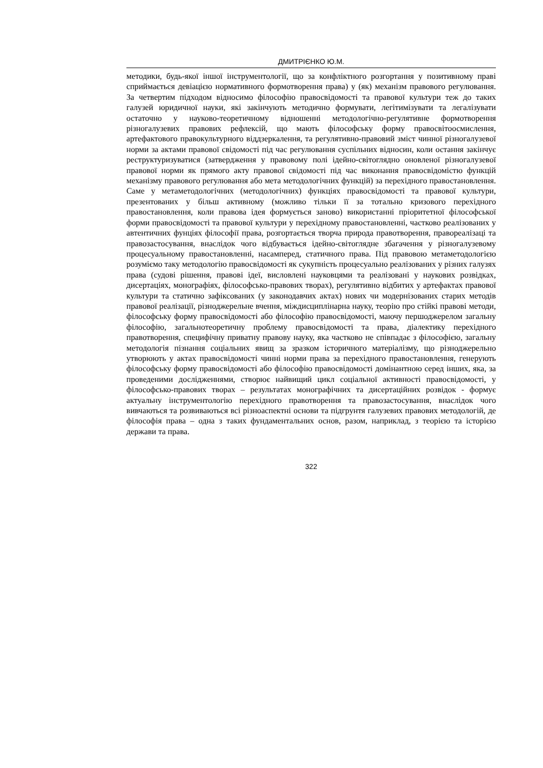ДМИТРІЄНКО Ю.М.
методики, будь-якої іншої інструментології, що за конфліктного розгортання у позитивному праві сприймається девіацією нормативного формотворення права) у (як) механізм правового регулювання. За четвертим підходом відносимо філософію правосвідомості та правової культури теж до таких галузей юридичної науки, які закінчують методично формувати, легітимізувати та легалізувати остаточно у науково-теоретичному відношенні методологічно-регулятивне формотворення різногалузевих правових рефлексій, що мають філософську форму правосвітоосмислення, артефактового правокультурного віддзеркалення, та регулятивно-правовий зміст чинної різногалузевої норми за актами правової свідомості під час регулювання суспільних відносин, коли остання закінчує реструктуризуватися (затвердження у правовому полі ідейно-світоглядно оновленої різногалузевої правової норми як прямого акту правової свідомості під час виконання правосвідомістю функцій механізму правового регулювання або мета методологічних функцій) за перехідного правостановлення. Саме у метаметодологічних (методологічних) функціях правосвідомості та правової культури, презентованих у більш активному (можливо тільки її за тотально кризового перехідного правостановлення, коли правова ідея формується заново) використанні пріоритетної філософської форми правосвідомості та правової культури у перехідному правостановленні, частково реалізованих у автентичних фунціях філософії права, розгортається творча природа правотворення, правореалізаці та правозастосування, внаслідок чого відбувається ідейно-світоглядне збагачення у різногалузевому процесуальному правостановленні, насамперед, статичного права. Під правовою метаметодологією розуміємо таку методологію правосвідомості як сукупність процесуально реалізованих у різних галузях права (судові рішення, правові ідеї, висловлені науковцями та реалізовані у наукових розвідках, дисертаціях, монографіях, філософсько-правових творах), регулятивно відбитих у артефактах правової культури та статично зафіксованих (у законодавчих актах) нових чи модернізованих старих методів правової реалізації, різноджерельне вчення, міждисциплінарна науку, теорію про стійкі правові методи, філософську форму правосвідомості або філософію правосвідомості, маючу першоджерелом загальну філософію, загальнотеоретичну проблему правосвідомості та права, діалектику перехідного правотворення, специфічну приватну правову науку, яка частково не співпадає з філософією, загальну методологія пізнання соціальних явищ за зразком історичного матеріалізму, що різноджерельно утворюють у актах правосвідомості чинні норми права за перехідного правостановлення, генерують філософську форму правосвідомості або філософію правосвідомості домінантною серед інших, яка, за проведеними дослідженнями, створює найвищий цикл соціальної активності правосвідомості, у філософсько-правових творах – результатах монографічних та дисертаційних розвідок - формує актуальну інструментологію перехідного правотворення та правозастосування, внаслідок чого вивчаються та розвиваються всі різноаспектні основи та підгрунтя галузевих правових методологій, де філософія права – одна з таких фундаментальних основ, разом, наприклад, з теорією та історією держави та права.
322